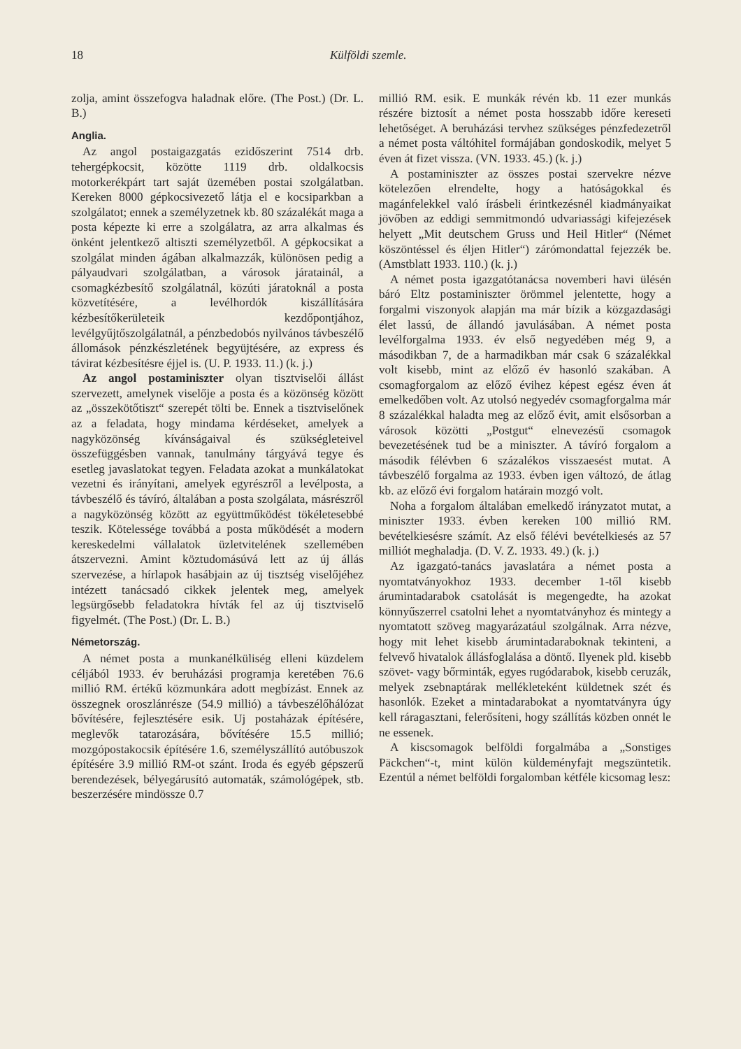18 Külföldi szemle.
zolja, amint összefogva haladnak előre. (The Post.) (Dr. L. B.)
Anglia.
Az angol postaigazgatás ezidőszerint 7514 drb. tehergépkocsit, közötte 1119 drb. oldalkocsis motorkerékpárt tart saját üzemében postai szolgálatban. Kereken 8000 gépkocsivezető látja el e kocsiparkban a szolgálatot; ennek a személyzetnek kb. 80 százalékát maga a posta képezte ki erre a szolgálatra, az arra alkalmas és önként jelentkező altiszti személyzetből. A gépkocsikat a szolgálat minden ágában alkalmazzák, különösen pedig a pályaudvari szolgálatban, a városok járatainál, a csomagkézbesítő szolgálatnál, közúti járatoknál a posta közvetítésére, a levélhordók kiszállítására kézbesítőkerületeik kezdőpontjához, levélgyűjtőszolgálatnál, a pénzbedobós nyilvános távbeszélő állomások pénzkészletének begyüjtésére, az express és távirat kézbesítésre éjjel is. (U. P. 1933. 11.) (k. j.)
Az angol postaminiszter olyan tisztviselői állást szervezett, amelynek viselője a posta és a közönség között az „összekötőtiszt“ szerepét tölti be. Ennek a tisztviselőnek az a feladata, hogy mindama kérdéseket, amelyek a nagyközönség kívánságaival és szükségleteivel összefüggésben vannak, tanulmány tárgyává tegye és esetleg javaslatokat tegyen. Feladata azokat a munkálatokat vezetni és irányítani, amelyek egyrészről a levélposta, a távbeszélő és távíró, általában a posta szolgálata, másrészről a nagyközönség között az együttműködést tökéletesebbé teszik. Kötelessége továbbá a posta működését a modern kereskedelmi vállalatok üzletvitelének szellemében átszervezni. Amint köztudomásúvá lett az új állás szervezése, a hírlapok hasábjain az új tisztség viselőjéhez intézett tanácsadó cikkek jelentek meg, amelyek legsürgősebb feladatokra hívták fel az új tisztviselő figyelmét. (The Post.) (Dr. L. B.)
Németország.
A német posta a munkanélküliség elleni küzdelem céljából 1933. év beruházási programja keretében 76.6 millió RM. értékű közmunkára adott megbízást. Ennek az összegnek oroszlánrésze (54.9 millió) a távbeszélőhálózat bővítésére, fejlesztésére esik. Uj postaházak építésére, meglevők tatarozására, bővítésére 15.5 millió; mozgópostakocsik építésére 1.6, személyszállító autóbuszok építésére 3.9 millió RM-ot szánt. Iroda és egyéb gépszerű berendezések, bélyegárusító automaták, számológépek, stb. beszerzésére mindössze 0.7
millió RM. esik. E munkák révén kb. 11 ezer munkás részére biztosít a német posta hosszabb időre kereseti lehetőséget. A beruházási tervhez szükséges pénzfedezetről a német posta váltóhitel formájában gondoskodik, melyet 5 éven át fizet vissza. (VN. 1933. 45.) (k. j.)
A postaminiszter az összes postai szervekre nézve kötelezően elrendelte, hogy a hatóságokkal és magánfelekkel való írásbeli érintkezésnél kiadmányaikat jövőben az eddigi semmitmondó udvariassági kifejezések helyett „Mit deutschem Gruss und Heil Hitler“ (Német köszöntéssel és éljen Hitler“) zárómondattal fejezzék be. (Amstblatt 1933. 110.) (k. j.)
A német posta igazgatótanácsa novemberi havi ülésén báró Eltz postaminiszter örömmel jelentette, hogy a forgalmi viszonyok alapján ma már bízik a közgazdasági élet lassú, de állandó javulásában. A német posta levélforgalma 1933. év első negyedében még 9, a másodikban 7, de a harmadikban már csak 6 százalékkal volt kisebb, mint az előző év hasonló szakában. A csomagforgalom az előző évihez képest egész éven át emelkedőben volt. Az utolsó negyedév csomagforgalma már 8 százalékkal haladta meg az előző évit, amit elsősorban a városok közötti „Postgut“ elnevezésű csomagok bevezetésének tud be a miniszter. A távíró forgalom a második félévben 6 százalékos visszaesést mutat. A távbeszélő forgalma az 1933. évben igen változó, de átlag kb. az előző évi forgalom határain mozgó volt.
Noha a forgalom általában emelkedő irányzatot mutat, a miniszter 1933. évben kereken 100 millió RM. bevételkiesésre számít. Az első félévi bevételkiesés az 57 milliót meghaladja. (D. V. Z. 1933. 49.) (k. j.)
Az igazgató-tanács javaslatára a német posta a nyomtatványokhoz 1933. december 1-től kisebb árumintadarabok csatolását is megengedte, ha azokat könnyűszerrel csatolni lehet a nyomtatványhoz és mintegy a nyomtatott szöveg magyarázatául szolgálnak. Arra nézve, hogy mit lehet kisebb árumintadaraboknak tekinteni, a felvevő hivatalok állásfoglalása a döntő. Ilyenek pld. kisebb szövet- vagy bőrminták, egyes rugódarabok, kisebb ceruzák, melyek zsebnaptárak mellékleteként küldetnek szét és hasonlók. Ezeket a mintadarabokat a nyomtatványra úgy kell ráragasztani, felerősíteni, hogy szállítás közben onnét le ne essenek.
A kiscsomagok belföldi forgalmába a „Sonstiges Päckchen“-t, mint külön küldeményfajt megszüntetik. Ezentúl a német belföldi forgalomban kétféle kicsomag lesz: